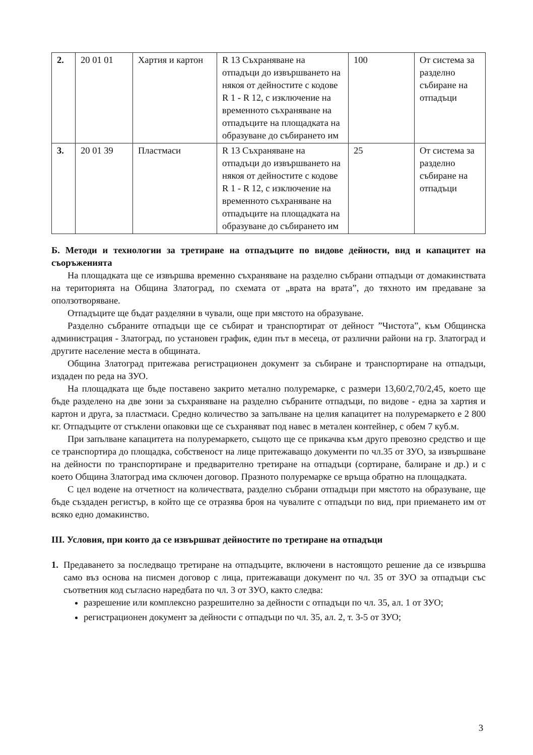| 2. | 20 01 01 | Хартия и картон | R 13 Съхраняване на отпадъци до извършването на някоя от дейностите с кодове R 1 - R 12, с изключение на временното съхраняване на отпадъците на площадката на образуване до събирането им | 100 | От система за разделно събиране на отпадъци |
| 3. | 20 01 39 | Пластмаси | R 13 Съхраняване на отпадъци до извършването на някоя от дейностите с кодове R 1 - R 12, с изключение на временното съхраняване на отпадъците на площадката на образуване до събирането им | 25 | От система за разделно събиране на отпадъци |
Б. Методи и технологии за третиране на отпадъците по видове дейности, вид и капацитет на съоръженията
На площадката ще се извършва временно съхраняване на разделно събрани отпадъци от домакинствата на територията на Община Златоград, по схемата от „врата на врата”, до тяхното им предаване за оползотворяване.
Отпадъците ще бъдат разделяни в чували, още при мястото на образуване.
Разделно събраните отпадъци ще се събират и транспортират от дейност ”Чистота”, към Общинска администрация - Златоград, по установен график, един път в месеца, от различни райони на гр. Златоград и другите население места в общината.
Община Златоград притежава регистрационен документ за събиране и транспортиране на отпадъци, издаден по реда на ЗУО.
На площадката ще бъде поставено закрито метално полуремарке, с размери 13,60/2,70/2,45, което ще бъде разделено на две зони за съхраняване на разделно събраните отпадъци, по видове - една за хартия и картон и друга, за пластмаси. Средно количество за запълване на целия капацитет на полуремаркето е 2 800 кг. Отпадъците от стъклени опаковки ще се съхраняват под навес в метален контейнер, с обем 7 куб.м.
При запълване капацитета на полуремаркето, същото ще се прикачва към друго превозно средство и ще се транспортира до площадка, собственост на лице притежаващо документи по чл.35 от ЗУО, за извършване на дейности по транспортиране и предварително третиране на отпадъци (сортиране, балиране и др.) и с което Община Златоград има сключен договор. Празното полуремарке се връща обратно на площадката.
С цел водене на отчетност на количествата, разделно събрани отпадъци при мястото на образуване, ще бъде създаден регистър, в който ще се отразява броя на чувалите с отпадъци по вид, при приемането им от всяко едно домакинство.
III. Условия, при които да се извършват дейностите по третиране на отпадъци
1. Предаването за последващо третиране на отпадъците, включени в настоящото решение да се извършва само въз основа на писмен договор с лица, притежаващи документ по чл. 35 от ЗУО за отпадъци със съответния код съгласно наредбата по чл. 3 от ЗУО, както следва:
разрешение или комплексно разрешително за дейности с отпадъци по чл. 35, ал. 1 от ЗУО;
регистрационен документ за дейности с отпадъци по чл. 35, ал. 2, т. 3-5 от ЗУО;
3